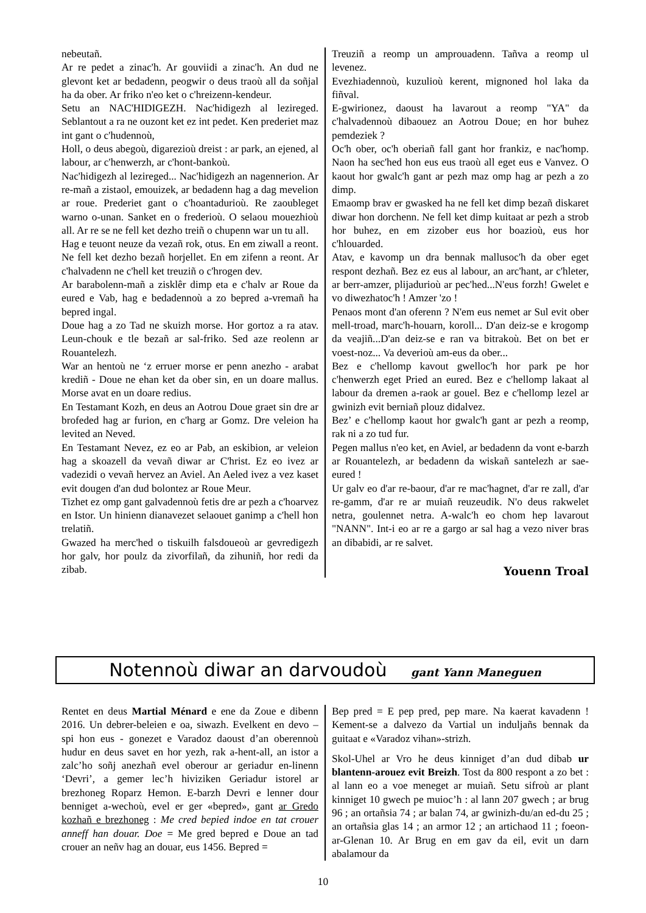nebeutañ.
Ar re pedet a zinac'h. Ar gouviidi a zinac'h. An dud ne glevont ket ar bedadenn, peogwir o deus traoù all da soñjal ha da ober. Ar friko n'eo ket o c'hreizenn-kendeur.
Setu an NAC'HIDIGEZH. Nac'hidigezh al lezireged. Seblantout a ra ne ouzont ket ez int pedet. Ken prederiet maz int gant o c'hudennoù,
Holl, o deus abegoù, digarezioù dreist : ar park, an ejened, al labour, ar c'henwerzh, ar c'hont-bankoù.
Nac'hidigezh al lezireged... Nac'hidigezh an nagennerion. Ar re-mañ a zistaol, emouizek, ar bedadenn hag a dag mevelion ar roue. Prederiet gant o c'hoantadurioù. Re zaoubleget warno o-unan. Sanket en o frederioù. O selaou mouezhioù all. Ar re se ne fell ket dezho treiñ o chupenn war un tu all.
Hag e teuont neuze da vezañ rok, otus. En em ziwall a reont. Ne fell ket dezho bezañ horjellet. En em zifenn a reont. Ar c'halvadenn ne c'hell ket treuziñ o c'hrogen dev.
Ar barabolenn-mañ a zisklêr dimp eta e c'halv ar Roue da eured e Vab, hag e bedadennoù a zo bepred a-vremañ ha bepred ingal.
Doue hag a zo Tad ne skuizh morse. Hor gortoz a ra atav. Leun-chouk e tle bezañ ar sal-friko. Sed aze reolenn ar Rouantelezh.
War an hentoù ne ‘z erruer morse er penn anezho - arabat krediñ - Doue ne ehan ket da ober sin, en un doare mallus. Morse avat en un doare redius.
En Testamant Kozh, en deus an Aotrou Doue graet sin dre ar brofeded hag ar furion, en c'harg ar Gomz. Dre veleion ha levited an Neved.
En Testamant Nevez, ez eo ar Pab, an eskibion, ar veleion hag a skoazell da vevañ diwar ar C'hrist. Ez eo ivez ar vadezidi o vevañ hervez an Aviel. An Aeled ivez a vez kaset evit dougen d'an dud bolontez ar Roue Meur.
Tizhet ez omp gant galvadennoù fetis dre ar pezh a c'hoarvez en Istor. Un hinienn dianavezet selaouet ganimp a c'hell hon trelatiñ.
Gwazed ha merc'hed o tiskuilh falsdoueoù ar gevredigezh hor galv, hor poulz da zivorfilañ, da zihuniñ, hor redi da zibab.
Treuziñ a reomp un amprouadenn. Tañva a reomp ul levenez.
Evezhiadennoù, kuzulioù kerent, mignoned hol laka da fiñval.
E-gwirionez, daoust ha lavarout a reomp "YA" da c'halvadennoù dibaouez an Aotrou Doue; en hor buhez pemdeziek ?
Oc'h ober, oc'h oberiañ fall gant hor frankiz, e nac'homp. Naon ha sec'hed hon eus eus traoù all eget eus e Vanvez. O kaout hor gwalc'h gant ar pezh maz omp hag ar pezh a zo dimp.
Emaomp brav er gwasked ha ne fell ket dimp bezañ diskaret diwar hon dorchenn. Ne fell ket dimp kuitaat ar pezh a strob hor buhez, en em zizober eus hor boazioù, eus hor c'hlouarded.
Atav, e kavomp un dra bennak mallusoc'h da ober eget respont dezhañ. Bez ez eus al labour, an arc'hant, ar c'hleter, ar berr-amzer, plijadurioù ar pec'hed...N'eus forzh! Gwelet e vo diwezhatoc'h ! Amzer 'zo !
Penaos mont d'an oferenn ? N'em eus nemet ar Sul evit ober mell-troad, marc'h-houarn, koroll... D'an deiz-se e krogomp da veajiñ...D'an deiz-se e ran va bitrakoù. Bet on bet er voest-noz... Va deverioù am-eus da ober...
Bez e c'hellomp kavout gwelloc'h hor park pe hor c'henwerzh eget Pried an eured. Bez e c'hellomp lakaat al labour da dremen a-raok ar gouel. Bez e c'hellomp lezel ar gwinizh evit berniañ plouz didalvez.
Bez’ e c'hellomp kaout hor gwalc'h gant ar pezh a reomp, rak ni a zo tud fur.
Pegen mallus n'eo ket, en Aviel, ar bedadenn da vont e-barzh ar Rouantelezh, ar bedadenn da wiskañ santelezh ar sae-eured !
Ur galv eo d'ar re-baour, d'ar re mac'hagnet, d'ar re zall, d'ar re-gamm, d'ar re ar muiañ reuzeudik. N'o deus rakwelet netra, goulennet netra. A-walc'h eo chom hep lavarout "NANN". Int-i eo ar re a gargo ar sal hag a vezo niver bras an dibabidi, ar re salvet.
Youenn Troal
Notennoù diwar an darvoudoù gant Yann Maneguen
Rentet en deus Martial Ménard e ene da Zoue e dibenn 2016. Un debrer-beleien e oa, siwazh. Evelkent en devo – spi hon eus - gonezet e Varadoz daoust d’an oberennoù hudur en deus savet en hor yezh, rak a-hent-all, an istor a zalc’ho soñj anezhañ evel oberour ar geriadur en-linenn ‘Devri’, a gemer lec’h hiviziken Geriadur istorel ar brezhoneg Roparz Hemon. E-barzh Devri e lenner dour benniget a-wechoù, evel er ger «bepred», gant ar Gredo kozhañ e brezhoneg : Me cred bepied indoe en tat crouer anneff han douar. Doe = Me gred bepred e Doue an tad crouer an neñv hag an douar, eus 1456. Bepred =
Bep pred = E pep pred, pep mare. Na kaerat kavadenn ! Kement-se a dalvezo da Vartial un induljañs bennak da guitaat e «Varadoz vihan»-strizh.
Skol-Uhel ar Vro he deus kinniget d’an dud dibab ur blantenn-arouez evit Breizh. Tost da 800 respont a zo bet : al lann eo a voe meneget ar muiañ. Setu sifroù ar plant kinniget 10 gwech pe muioc’h : al lann 207 gwech ; ar brug 96 ; an ortañsia 74 ; ar balan 74, ar gwinizh-du/an ed-du 25 ; an ortañsia glas 14 ; an armor 12 ; an artichaod 11 ; foeon-ar-Glenan 10. Ar Brug en em gav da eil, evit un darn abalamour da
10